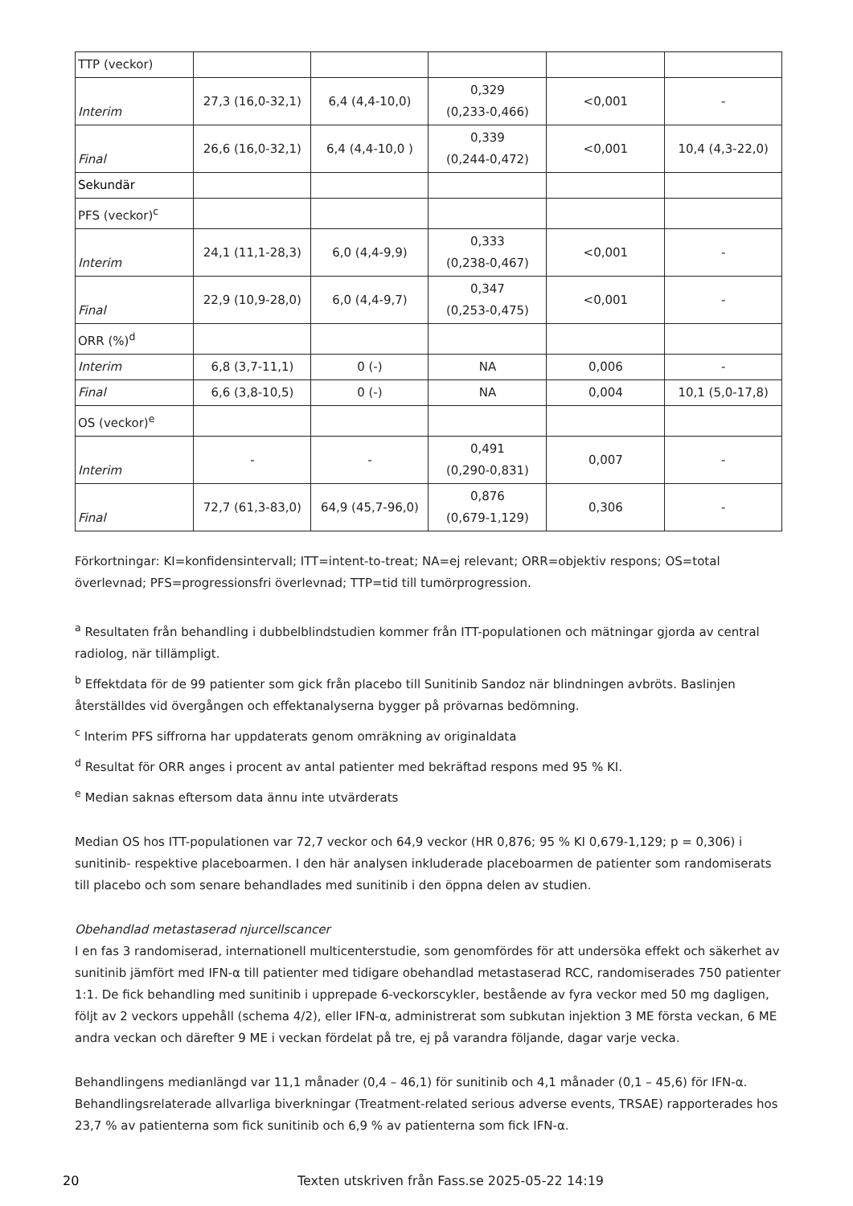| TTP (veckor) | | | | | |
| Interim | 27,3 (16,0-32,1) | 6,4 (4,4-10,0) | 0,329 (0,233-0,466) | <0,001 | - |
| Final | 26,6 (16,0-32,1) | 6,4 (4,4-10,0 ) | 0,339 (0,244-0,472) | <0,001 | 10,4 (4,3-22,0) |
| Sekundär | | | | | |
| PFS (veckor)<sup>c</sup> | | | | | |
| Interim | 24,1 (11,1-28,3) | 6,0 (4,4-9,9) | 0,333 (0,238-0,467) | <0,001 | - |
| Final | 22,9 (10,9-28,0) | 6,0 (4,4-9,7) | 0,347 (0,253-0,475) | <0,001 | - |
| ORR (%)<sup>d</sup> | | | | | |
| Interim | 6,8 (3,7-11,1) | 0 (-) | NA | 0,006 | - |
| Final | 6,6 (3,8-10,5) | 0 (-) | NA | 0,004 | 10,1 (5,0-17,8) |
| OS (veckor)<sup>e</sup> | | | | | |
| Interim | - | - | 0,491 (0,290-0,831) | 0,007 | - |
| Final | 72,7 (61,3-83,0) | 64,9 (45,7-96,0) | 0,876 (0,679-1,129) | 0,306 | - |
Förkortningar: KI=konfidensintervall; ITT=intent-to-treat; NA=ej relevant; ORR=objektiv respons; OS=total överlevnad; PFS=progressionsfri överlevnad; TTP=tid till tumörprogression.
<sup>a</sup> Resultaten från behandling i dubbelblindstudien kommer från ITT-populationen och mätningar gjorda av central radiolog, när tillämpligt.
<sup>b</sup> Effektdata för de 99 patienter som gick från placebo till Sunitinib Sandoz när blindningen avbröts. Baslinjen återställdes vid övergången och effektanalyserna bygger på prövarnas bedömning.
<sup>c</sup> Interim PFS siffrorna har uppdaterats genom omräkning av originaldata
<sup>d</sup> Resultat för ORR anges i procent av antal patienter med bekräftad respons med 95 % KI.
<sup>e</sup> Median saknas eftersom data ännu inte utvärderats
Median OS hos ITT-populationen var 72,7 veckor och 64,9 veckor (HR 0,876; 95 % KI 0,679-1,129; p = 0,306) i sunitinib- respektive placeboarmen. I den här analysen inkluderade placeboarmen de patienter som randomiserats till placebo och som senare behandlades med sunitinib i den öppna delen av studien.
Obehandlad metastaserad njurcellscancer
I en fas 3 randomiserad, internationell multicenterstudie, som genomfördes för att undersöka effekt och säkerhet av sunitinib jämfört med IFN-α till patienter med tidigare obehandlad metastaserad RCC, randomiserades 750 patienter 1:1. De fick behandling med sunitinib i upprepade 6-veckorscykler, bestående av fyra veckor med 50 mg dagligen, följt av 2 veckors uppehåll (schema 4/2), eller IFN-α, administrerat som subkutan injektion 3 ME första veckan, 6 ME andra veckan och därefter 9 ME i veckan fördelat på tre, ej på varandra följande, dagar varje vecka.
Behandlingens medianlängd var 11,1 månader (0,4 – 46,1) för sunitinib och 4,1 månader (0,1 – 45,6) för IFN-α. Behandlingsrelaterade allvarliga biverkningar (Treatment-related serious adverse events, TRSAE) rapporterades hos 23,7 % av patienterna som fick sunitinib och 6,9 % av patienterna som fick IFN-α.
20 Texten utskriven från Fass.se 2025-05-22 14:19